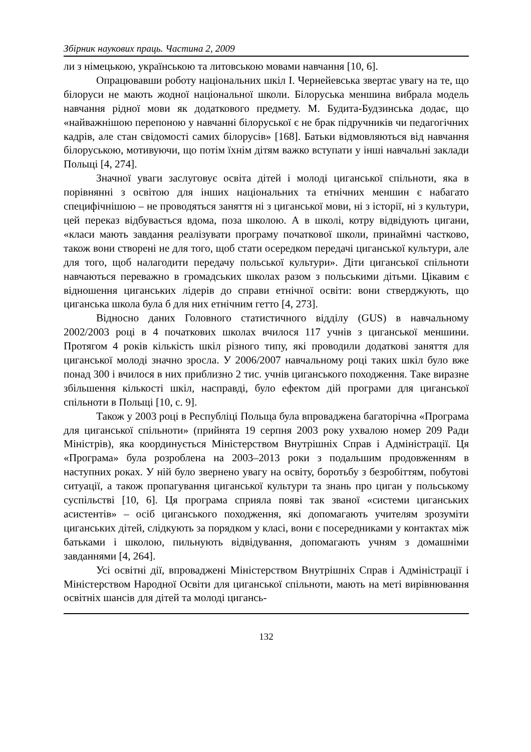Збірник наукових праць. Частина 2, 2009
ли з німецькою, українською та литовською мовами навчання [10, 6].
Опрацювавши роботу національних шкіл І. Чернейевська звертає увагу на те, що білоруси не мають жодної національної школи. Білоруська меншина вибрала модель навчання рідної мови як додаткового предмету. М. Будита-Будзинська додає, що «найважнішою перепоною у навчанні білоруської є не брак підручників чи педагогічних кадрів, але стан свідомості самих білорусів» [168]. Батьки відмовляються від навчання білоруською, мотивуючи, що потім їхнім дітям важко вступати у інші навчальні заклади Польщі [4, 274].
Значної уваги заслуговує освіта дітей і молоді циганської спільноти, яка в порівнянні з освітою для інших національних та етнічних меншин є набагато специфічнішою – не проводяться заняття ні з циганської мови, ні з історії, ні з культури, цей переказ відбувається вдома, поза школою. А в школі, котру відвідують цигани, «класи мають завдання реалізувати програму початкової школи, принаймні частково, також вони створені не для того, щоб стати осередком передачі циганської культури, але для того, щоб налагодити передачу польської культури». Діти циганської спільноти навчаються переважно в громадських школах разом з польськими дітьми. Цікавим є відношення циганських лідерів до справи етнічної освіти: вони стверджують, що циганська школа була б для них етнічним гетто [4, 273].
Відносно даних Головного статистичного відділу (GUS) в навчальному 2002/2003 році в 4 початкових школах вчилося 117 учнів з циганської меншини. Протягом 4 років кількість шкіл різного типу, які проводили додаткові заняття для циганської молоді значно зросла. У 2006/2007 навчальному році таких шкіл було вже понад 300 і вчилося в них приблизно 2 тис. учнів циганського походження. Таке виразне збільшення кількості шкіл, насправді, було ефектом дій програми для циганської спільноти в Польщі [10, с. 9].
Також у 2003 році в Республіці Польща була впроваджена багаторічна «Програма для циганської спільноти» (прийнята 19 серпня 2003 року ухвалою номер 209 Ради Міністрів), яка координується Міністерством Внутрішніх Справ і Адміністрації. Ця «Програма» була розроблена на 2003–2013 роки з подальшим продовженням в наступних роках. У ній було звернено увагу на освіту, боротьбу з безробіттям, побутові ситуації, а також пропагування циганської культури та знань про циган у польському суспільстві [10, 6]. Ця програма сприяла появі так званої «системи циганських асистентів» – осіб циганського походження, які допомагають учителям зрозуміти циганських дітей, слідкують за порядком у класі, вони є посередниками у контактах між батьками і школою, пильнують відвідування, допомагають учням з домашніми завданнями [4, 264].
Усі освітні дії, впроваджені Міністерством Внутрішніх Справ і Адміністрації і Міністерством Народної Освіти для циганської спільноти, мають на меті вирівнювання освітніх шансів для дітей та молоді цигансь-
132